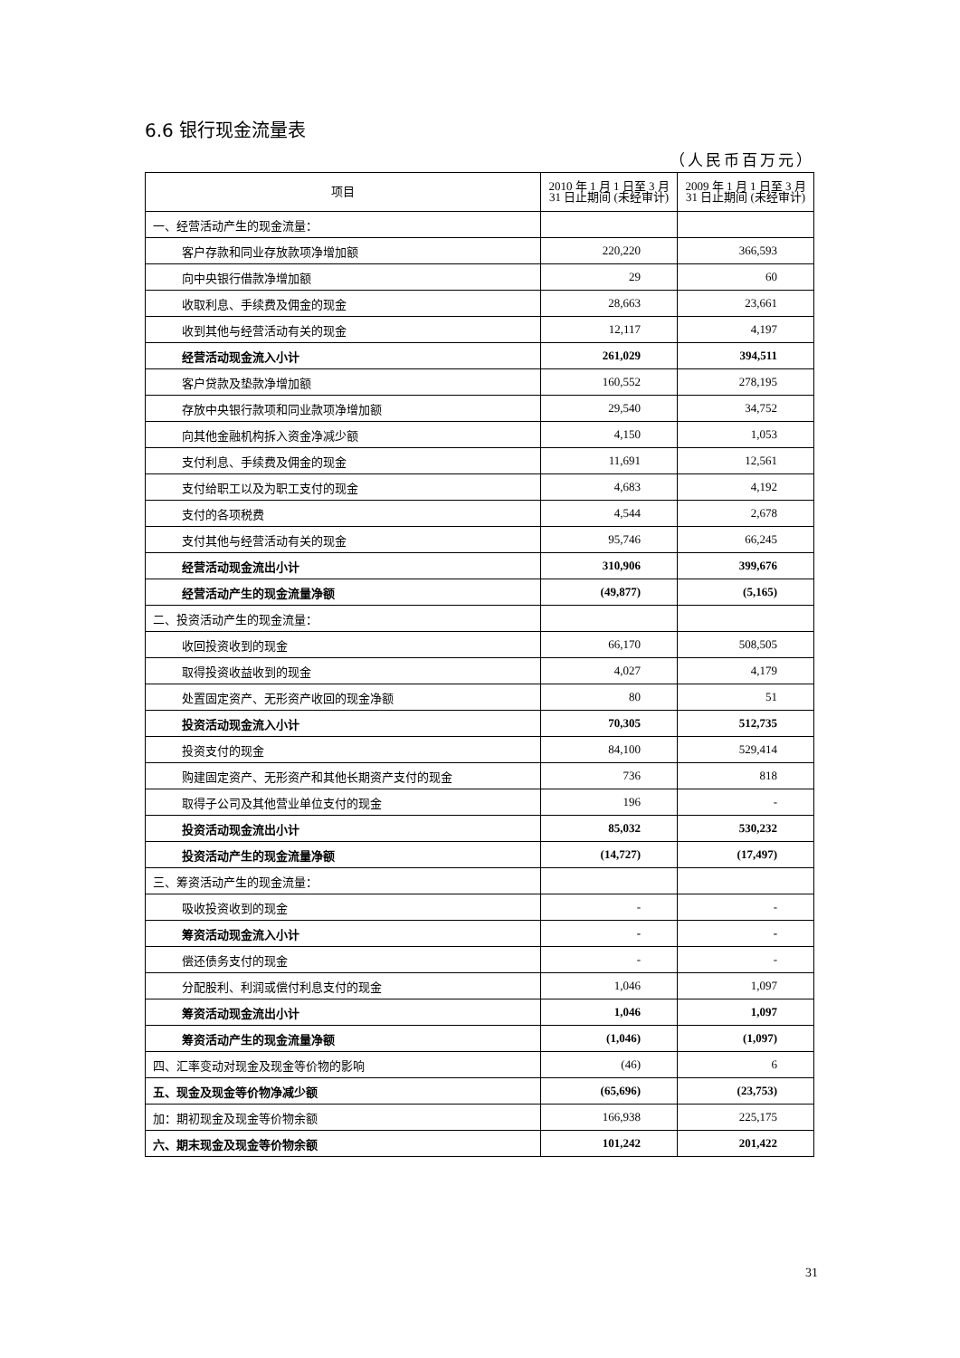6.6 银行现金流量表
（人民币百万元）
| 项目 | 2010 年 1 月 1 日至 3 月 31 日止期间 (未经审计) | 2009 年 1 月 1 日至 3 月 31 日止期间 (未经审计) |
| --- | --- | --- |
| 一、经营活动产生的现金流量： | | |
| 客户存款和同业存放款项净增加额 | 220,220 | 366,593 |
| 向中央银行借款净增加额 | 29 | 60 |
| 收取利息、手续费及佣金的现金 | 28,663 | 23,661 |
| 收到其他与经营活动有关的现金 | 12,117 | 4,197 |
| 经营活动现金流入小计 | 261,029 | 394,511 |
| 客户贷款及垫款净增加额 | 160,552 | 278,195 |
| 存放中央银行款项和同业款项净增加额 | 29,540 | 34,752 |
| 向其他金融机构拆入资金净减少额 | 4,150 | 1,053 |
| 支付利息、手续费及佣金的现金 | 11,691 | 12,561 |
| 支付给职工以及为职工支付的现金 | 4,683 | 4,192 |
| 支付的各项税费 | 4,544 | 2,678 |
| 支付其他与经营活动有关的现金 | 95,746 | 66,245 |
| 经营活动现金流出小计 | 310,906 | 399,676 |
| 经营活动产生的现金流量净额 | (49,877) | (5,165) |
| 二、投资活动产生的现金流量： | | |
| 收回投资收到的现金 | 66,170 | 508,505 |
| 取得投资收益收到的现金 | 4,027 | 4,179 |
| 处置固定资产、无形资产收回的现金净额 | 80 | 51 |
| 投资活动现金流入小计 | 70,305 | 512,735 |
| 投资支付的现金 | 84,100 | 529,414 |
| 购建固定资产、无形资产和其他长期资产支付的现金 | 736 | 818 |
| 取得子公司及其他营业单位支付的现金 | 196 | - |
| 投资活动现金流出小计 | 85,032 | 530,232 |
| 投资活动产生的现金流量净额 | (14,727) | (17,497) |
| 三、筹资活动产生的现金流量： | | |
| 吸收投资收到的现金 | - | - |
| 筹资活动现金流入小计 | - | - |
| 偿还债务支付的现金 | - | - |
| 分配股利、利润或偿付利息支付的现金 | 1,046 | 1,097 |
| 筹资活动现金流出小计 | 1,046 | 1,097 |
| 筹资活动产生的现金流量净额 | (1,046) | (1,097) |
| 四、汇率变动对现金及现金等价物的影响 | (46) | 6 |
| 五、现金及现金等价物净减少额 | (65,696) | (23,753) |
| 加：期初现金及现金等价物余额 | 166,938 | 225,175 |
| 六、期末现金及现金等价物余额 | 101,242 | 201,422 |
31